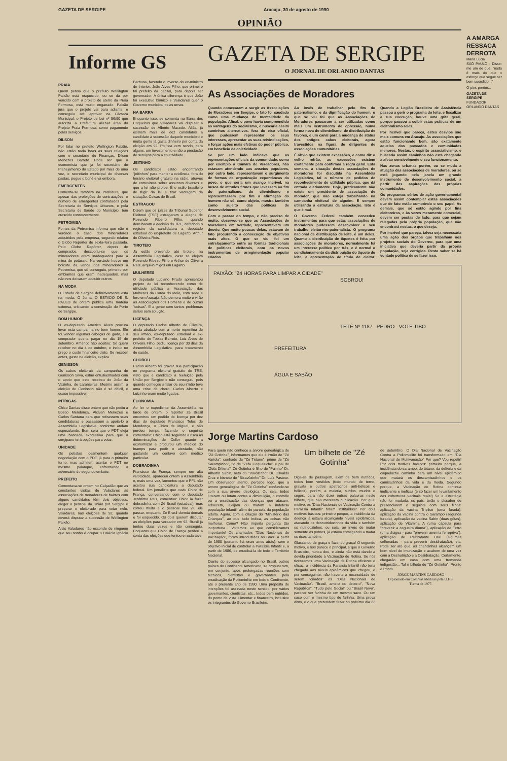GAZETA DE SERGIPE Aracaju, 30 de agosto de 1990
OPINIÃO
Informe GS
PRAIA
Quem pensa que o prefeito Wellington Paixão está esquecido, ou se dá por vencido com o projeto de aterro da Praia Formosa, está muito enganado. Paixão jura que o projeto vai para adiante, e conseguiu até aprovar na Câmara Municipal, o Projeto de Lei nº 56/90 que autoriza a Prefeitura alienar área do Projeto Praia Formosa, como pagamento pelos serviços.
DILSON
Por falar no prefeito Wellington Paixão, não estão nada boas as suas relações com o secretário de Finanças, Dilson Menezes Barreto. Pode ser que o economista que já foi secretário de Planejamento do Estado por mais de uma vez, e secretário municipal de diversas pastas, pegue o boné e vá embora.
EMERGENTES
Comenta-se também na Prefeitura, que apesar das proibições de contratações, o número de emergentes contratados pela Secretaria de Serviços Urbanos, e pela Secretaria de Saúde do Município, tem crescido constantemente.
PETROMISA
Fontes da Petromisa informa que não é verdade o caso dos mineradores adquiridos pela empresa, segundo relatou o Globo Repórter de sexta-feira passada. Pelo Globo Repórter, depois de comprados, descobriu-se que os mineradores eram inadequados para a mina de potássio. Na verdade houve um boicote da venda dos mineradores à Petromisa, que só conseguiu, primeiro por embiamos que eram inadequados, mas não nos deixaram adquirir outros.
NA MODA
O Estado de Sergipe definitivamente está na moda. O Jornal O ESTADO DE S. PAULO de ontem publica uma matéria extensa, criticando a construção do Porto de Sergipe.
BOM HUMOR
O ex-deputado Américo Alves procura levar esta campanha no bom humor. Ele foi vender algumas cabeças de gado, e o comprador queria pagar no dia 15 de setembro. Américo não aceitou: Só quero receber no dia 4 de outubro, e incluo no preço o custo financeiro disto. Se receber antes, gasto na eleição, explica.
GENISSON
Os cabos eleitorais da campanha de Genisson Silva, estão entusiasmados com o apoio que este recebeu de João da Vazinha, de Laranjeiras. Mesmo assim, a eleição de Genisson não é só difícil, é quase impossível.
INTRIGAS
Chico Dantas disse ontem que não pediu a Bosco Mendonça, Alcivan Menezes e Carlos Santana para que retirassem suas condidaturas e passassem a apoiá-lo à Assembléia Legislativa, conforme andam especulando. Bom será que o PDT eleja uma bancada expressiva para que o sergipano terá opções para votar.
UNIDADE
Os petistas desmentem qualquer negociação com o PDT, já para o primeiro turno, mas admitem acertar o PDT no mesmo palanque, enfrentando o adversário do segundo embate.
PREFEITO
Comentava-se ontem no Calçadão que as constantes visitas de Valadares às associações de moradores de bairros com alguns candidatos têm dois objetivos: eleger o pessoal da União por Sergipe e preparar o eleitorado para votar nele, Valadares, nas eleições de 92, quando deverá disputar a sucessão de Wellington Paixão.
Aliás Valadares não esconde de ninguém que seu sonho é ocupar o Palácio Ignácio Barbosa, fazendo o inverso do ex-ministro do Interior, João Alves Filho, que primeiro foi prefeito da capital, para depois ser governador. A única diferença é que João foi executivo biônico e Valadares quer o Governo municipal pelas urnas.
NA BARRA
Enquanto isso, se comenta na Barra dos Coqueiros que Valadares vai disputar a sucessão de Alberto Macedo. Aliás, já existem mais de dez candidatos a candidato à sucessão daquele município e muita gente já gasta dinheiro por conta da eleição em 92. Política vem sendo, para alguns, um investimento e não a prestação de serviços para a coletividade.
JEITINHO
Os candidatos estão encontrando "jeitinhos" para manter a evidência, fora do horário eleitoral gratuito na rádio, através de entrevistas sobre assuntos diversos e que a lei não proíbe. É o estilo brasileiro de fugir da lei e tirar vantagem da situação. Coisas do Brasil.
ESTRAGOU
Dizem que os juízes do Tribunal Superior Eleitoral (TSE) estragaram a alegria de Rosendo Ribeiro Filho, quando derrubaram a decisão do TRE, deferindo o registro da candidatura a deputado estadual do ex-prefeito de Lagarto, Arthur de Oliveira Reis.
TIROTEIO
Já estão prevendo até tiroteio na Assembléia Legislativa, caso se elejam Rosendo Ribeiro Filho e Arthur de Oliveira Reis, arqui-inimigos em Lagarto.
MULHERES
O deputado Luciano Prado apresentou projeto de lei reconhecendo como de utilidade pública a Associação das Mulheres da Coroa do Meio, com sede e foro em Aracaju. Não demora muito e virão as Associações dos Homens e de outras "coisas". E a gente com tantos problemas sérios sem solução.
LICENÇA
O deputado Carlos Alberto de Oliveira, ainda abalado com a morte repentina de seu irmão, ex-deputado estadual e ex-prefeito de Tobias Barreto, Luiz Alves de Oliveira Filho, pediu licença por 30 dias da Assembléia Legislativa, para tratamento de saúde.
CHOROU
Carlos Alberto foi gravar sua participação no programa eleitoral gratuito do TRE, visto que é candidato à reeleição pela União por Sergipe e não conseguiu, pois quando começou a falar de seu irmão teve uma crise de choro. Carlos Alberto e Luizinho eram muito ligados.
ECONOMIA
Ao ler o expediente da Assembléia na tarde de ontem, o repórter Zé Brasil encontrou um pedido de licença por dez dias do deputado Francisco Teles de Mendonça, o Chico de Miguel, e não perdeu tempo, fazendo o seguinte comentário: Chico está seguindo à risca as determinações de Collor quanto a economizar e procurou um médico do Inamps para pedir o atestado, não gastando um centavo com médico particular.
DOBRADINHA
Francisco de França, sempre em alta velocidade, apareceu ontem a Assembléia e, mais uma vez, lamentou que o PFL não aceitou sua candidatura a deputado federal. Um jornalista que ouviu Chico de França, conversando com o deputado Jerônimo Reis, comentou: Chico ia fazer dobradinha com Zé Brasil (estadual), mas correu muito e o pessoal não viu ele passar, enquanto Zé Brasil dormia demais e foi esquecido. Os dois querem disputar as eleições para vereador em 92. Brasil já tentou duas vezes e não conseguiu. Enquanto que Chico de França perdeu a conta das eleições que tentou e nada teve.
GAZETA DE SERGIPE
O JORNAL DE ORLANDO DANTAS
As Associações de Moradores
Quando começaram a surgir as Associações de Moradores em Sergipe, o fato foi saudado como uma mudança de mentalidade da população. Afinal, o povo havia compreendido as vantagens do socialismo, e buscaria assim caminhos alternativos, fora do eixo oficial, que pudessem representar os seus interesses, apresentar as suas reivindicações, e forçar ações mais efetivas do poder público, em benefício da coletividade.
Se por um lado indicava que as representações oficiais da comunidade, como por exemplo a Câmara de Vereadores, não estavam atendendo aos anseios populares, por outro lado, representavam o surgimento de formas de organização expontâneas do povo, o que seria um avanço incrível, na busca de atitudes firmes que levassem ao fim do paternalismo, do clientelismo e representassem por fim a afirmação do homem não só, como objeto, mostra também como sujeito das políticas de desenvolvimento social.
Com o passar do tempo, e não preciso de muito, observou-se que as Associações de Moradores em verdade, representavam um desvio. Que muito poucas delas, estavam de fato procurando a consecução de objetivos mais altos. O que se viu, foi um entrelaçamento entre as formas tradicionais de políticas eleitorais, com os novos instrumentos de arregimentação popular criados.
Ao invés de trabalhar pelo fim do paternalismo, e da dignificação do homem, o que se viu foi que as Associações de Moradores passaram a ser utilizadas como mais um instrumento de opressão, numa forma nova de clientelismo, de distribuição de favores, e um canal para a mudança de status dos antigos cabos eleitorais, agora travestidos na figura de dirigentes de associações comunitárias.
É óbvio que existem excessões, e como diz o velho refrão, as excessões existem exatamente para confirmar a regra geral. Esta semana, a situação destas associações de moradores foi discutida na Assembléia Legislativa, tal o número de pedidos de reconhecimento de utilidade pública, que dá entrada diariamente. Hoje, praticamente não existe um presidente de associação de morador, que não esteja trabalhando na campanha eleitoral de alguém. E sempre utilizando a estrutura da associação. Isto é que é mal.
O Governo Federal também concedeu instrumentos para que estas associações de moradores pudessem desenvolver o seu trabalho eleitoreiro-paternalista. O programa nacional de distribuição de leite, é um deles. Quanto a distribuição de tíquetes é feita por associações de moradores, normalmente há um interesse político por trás, e é normal o condicionamento da distribuição do tíquete do leite, a apresentação do título de eleitor. Quando a Legião Brasileira de Assistência passou a gerir o programa do leite, e fiscalizar a sua execução, houve uma grita geral, porque passou a coibir estas práticas de um eleitoralismo reles.
Por incrível que pareça, estes desvios são mais comuns em Aracaju. As associações que estão funcionando bem, são exatamente aquelas dos povoados e comunidades menores. Nestas, o espírito associativismo, e buscaria assim caminhos não está chegando a afetar sensivelmente o seu funcionamento.
Nas zonas urbanas porém, ou se muda a atuação das associações de moradores, ou se está jogando pela janela um grande instrumento de desenvolvimento social, a partir das aspirações das próprias comunidades.
Os programas sérios de ação governamental devem assim contemplar estas associações que de fato estão cumprindo o seu papel. As demais, que só estão agindo por fins eleitoreiros, e às vezes meramente comercial, devem ser postas de lado, para que sejam relegadas pela própria população, que não encontrará nestas, o que deseja.
Por incrível que pareça, talvez seja necessária uma ação dos órgãos que trabalham nos projetos sociais do Governo, para que uma iniciativa que deveria partir da própria população, seja corrigida. Resta saber se há vontade política de se fazer isso.
PAIXÃO: "24 HORAS PARA LIMPAR A CIDADE"
SOBROU!
TETÊ Nº 1187 PEDRO VOTE TIBO
PREFEITURA
ÁGUA E SABÃO
Jorge Martins Cardoso
Para quem não conhece a árvore genealógica de "Zé Gotinha", informamos que ele é irmão de "Zé Varíola", cunhado de "Zé Tétano", primo de "Zé Sarampinho", tio de "Zefa Coqueluche" e pai de "Zefa Difteria". Zé Gotinha é filho de "Painho" Dr. Albertin Sabin, neto do "Vovôzinho" Dr. Osvaldo Cruz e bisneto do "Bisavôzinho" Dr. Luís Pasteur. Um observador atento, percebe logo, que a árvore genealógica de "Zé Gotinha" confunde-se com a sua árvore ideológica. Ou seja: todos lutaram ou lutam contra a diminuição, o contrôle ou a erradicação das doenças que atacam, adoecem, aleijam ou matam a indefesa população infantil, além de parcela da população adulta. Agora, com a criação do "Ministério das Crianças", ao que tudo indica, as coisas vão melhorar. Como? Não importa pergunta tão inoportuna... Voltamos ao que consideramos importante! Os chamados "Dias Nacionais de Vacinação", foram introduzidos no Brasil a partir de 1980 (portanto há onze anos atrás), com o objetivo inicial de controlar a Paralisia Infantil e, a partir de 1986, de erradicá-la de todo o Território Nacional.
Diante do sucesso alcançado no Brasil, outros países do Continente Americano, se propuseram, em conjunto, após prolongadas reuniões com técnicos, cientistas e governantes, pela erradicação da Poliomielite em todo o Continente, até o presente ano de 1990. Uma proposta de intenções foi assinada neste sentido, por vários governantes, cientistas, etc., todos bem nutridos, do ponto de vista alimentar e financeiro, inclusive os integrantes do Governo Brasileiro.
Um bilhete de "Zé Gotinha"
Diga-se de passagem, além de bem nutridos, todos bem vestidos (todo mundo de terno, gravata e outros apetrechos anti-bélicos e bélicos), porém, a maioria, surdos, mudos e cegos, para não dizer outras palavras neste bilhete, que não merecem publicação. Por qual motivo, os "Dias Nacionais de Vacinação Contra a Paralisia Infantil" foram instituídos? Por dois motivos básicos: primeiro porque, a incidência da doença já estava alcançando níveis epidêmicos, atacando os desnutridozinhos da vida e também os nutridozinhos, ou seja, ao invés de matar somente os pobres, já estava começando a matar os ricos também.
Glassando de graça e fazendo graça! O segundo motivo, e nos parece o principal, é que o Governo Brasileiro, nunca deu, e ainda não está dando a devida prioridade à Vacinação de Rotina. Se nós tivéssemos uma Vacinação de Rotina eficiente e eficaz, a incidência da Paralisia Infantil não teria chegado aos níveis epidêmicos que chegou, e por conseguinte, não haveria a necessidade de serem "criados" os "Dias Nacionais de Vacinação". "Brasil, ame-o ou deixe-o", "Nova República", "Tudo pelo Social" ou "Brasil Novo", parecer ser farinha de um mesmo saco. Ou um saco com o mesmo tipo de farinha. Uma prova disto, é o que pretendem fazer no próximo dia 22 de setembro. O Dia Nacional de Vacinação Contra a Poliomielite foi transformado em "Dia Nacional de Multivanação" Por que? Vou repetir! Por dois motivos básicos: primeiro porque, a incidência do sarampo, do tétano, da defteria e da coqueluche caminha para um nível epidêmico que matará os descamisadinhos e os camisadinhos da vida e da moda. Segundo porque, a Vacinação de Rotina continua ineficiente e ineficaz (é só fazer um levantamento das coberturas vacinais reais!) Se a estratégia não for mudada, os pais, terão o dissabor de presenciarem o seguinte com seus filhos: aplicação da vacina Tríplice (uma furada), aplicação da vacina contra o Sarampo (segunda furada), aplicação da vacina Sabin (duas gôtas), aplicação de Vitamina A (uma cápsula para "prevenir a cegueira diurna"), aplicação de Ferro (uma drágea - para "prevenir anemia ferropriva"), aplicação de Reidratante Oral (algumas colheradas - para prevenir desidratação), etc. Pode ser até que, as criancinhas alcançem um bom nível de imunização e acabem de uma vez com a Desnutrição e a Desidratação. Certamente, chegarão em casa com uma tremenda indigestão... Tal o bilhete de "Zé Gotinha". Pronto e Ponto.
JORGE MARTINS CARDOSO
Diplomado em Ciências Médicas pela U.F.S.
Turma de 1977.
A AMARGA RESSACA DERROTA
Maria Lucia
SÃO PAULO - Disse-me um de que, "nada é mais do que o esforço que segue ser bem sucedido..."
O pior, porém...
GAZETA DE SERGIPE
FUNDADOR ORLANDO DANTAS